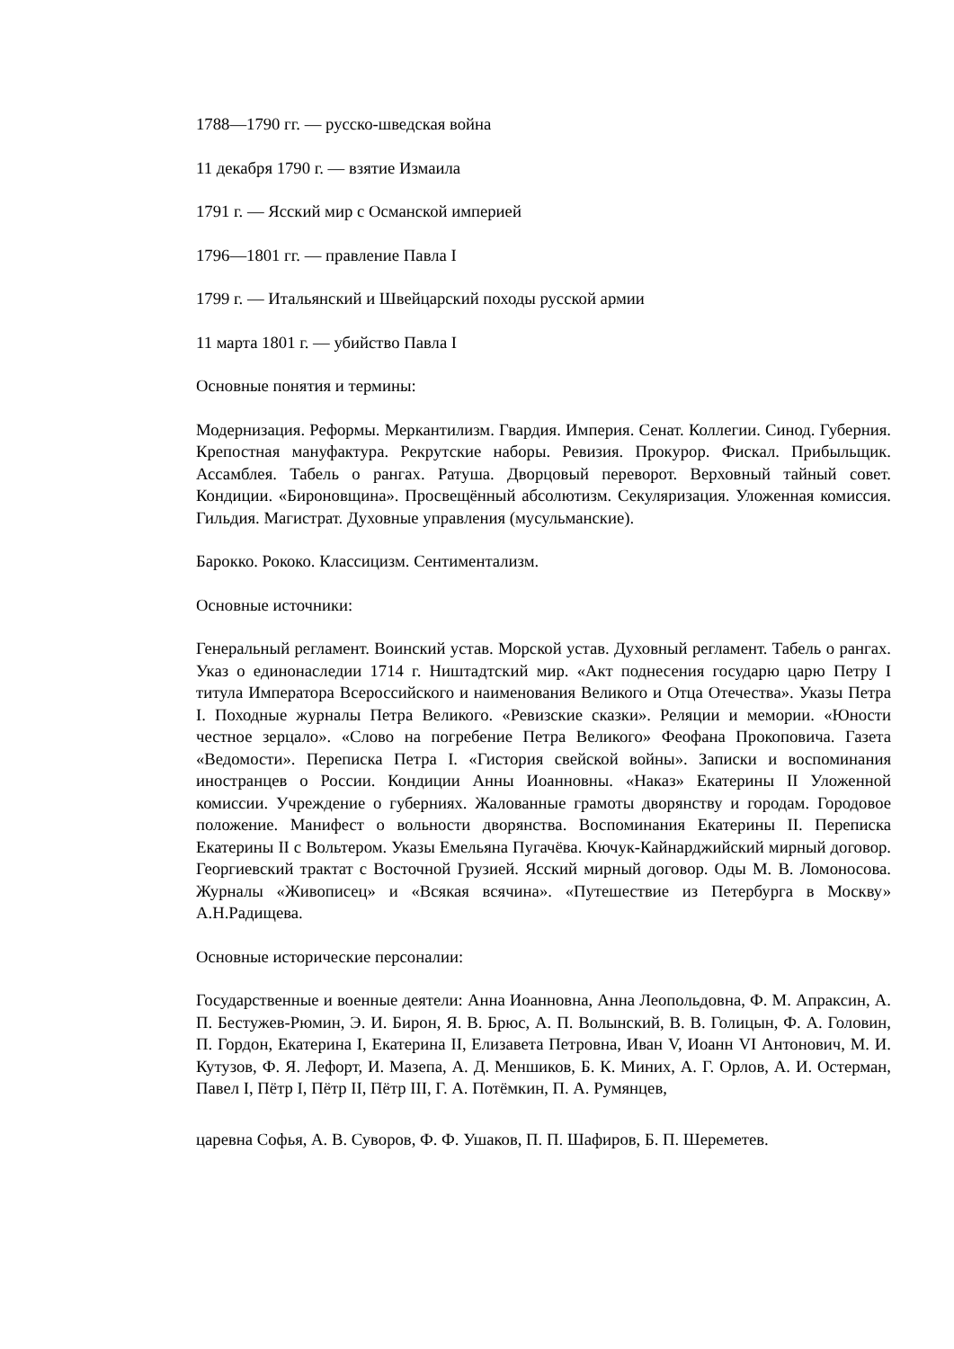1788—1790 гг. — русско-шведская война
11 декабря 1790 г. — взятие Измаила
1791 г. — Ясский мир с Османской империей
1796—1801 гг. — правление Павла I
1799 г. — Итальянский и Швейцарский походы русской армии
11 марта 1801 г. — убийство Павла I
Основные понятия и термины:
Модернизация. Реформы. Меркантилизм. Гвардия. Империя. Сенат. Коллегии. Синод. Губерния. Крепостная мануфактура. Рекрутские наборы. Ревизия. Прокурор. Фискал. Прибыльщик. Ассамблея. Табель о рангах. Ратуша. Дворцовый переворот. Верховный тайный совет. Кондиции. «Бироновщина». Просвещённый абсолютизм. Секуляризация. Уложенная комиссия. Гильдия. Магистрат. Духовные управления (мусульманские).
Барокко. Рококо. Классицизм. Сентиментализм.
Основные источники:
Генеральный регламент. Воинский устав. Морской устав. Духовный регламент. Табель о рангах. Указ о единонаследии 1714 г. Ништадтский мир. «Акт поднесения государю царю Петру I титула Императора Всероссийского и наименования Великого и Отца Отечества». Указы Петра I. Походные журналы Петра Великого. «Ревизские сказки». Реляции и мемории. «Юности честное зерцало». «Слово на погребение Петра Великого» Феофана Прокоповича. Газета «Ведомости». Переписка Петра I. «Гистория свейской войны». Записки и воспоминания иностранцев о России. Кондиции Анны Иоанновны. «Наказ» Екатерины II Уложенной комиссии. Учреждение о губерниях. Жалованные грамоты дворянству и городам. Городовое положение. Манифест о вольности дворянства. Воспоминания Екатерины II. Переписка Екатерины II с Вольтером. Указы Емельяна Пугачёва. Кючук-Кайнарджийский мирный договор. Георгиевский трактат с Восточной Грузией. Ясский мирный договор. Оды М. В. Ломоносова. Журналы «Живописец» и «Всякая всячина». «Путешествие из Петербурга в Москву» А.Н.Радищева.
Основные исторические персоналии:
Государственные и военные деятели: Анна Иоанновна, Анна Леопольдовна, Ф. М. Апраксин, А. П. Бестужев-Рюмин, Э. И. Бирон, Я. В. Брюс, А. П. Волынский, В. В. Голицын, Ф. А. Головин, П. Гордон, Екатерина I, Екатерина II, Елизавета Петровна, Иван V, Иоанн VI Антонович, М. И. Кутузов, Ф. Я. Лефорт, И. Мазепа, А. Д. Меншиков, Б. К. Миних, А. Г. Орлов, А. И. Остерман, Павел I, Пётр I, Пётр II, Пётр III, Г. А. Потёмкин, П. А. Румянцев,
царевна Софья, А. В. Суворов, Ф. Ф. Ушаков, П. П. Шафиров, Б. П. Шереметев.